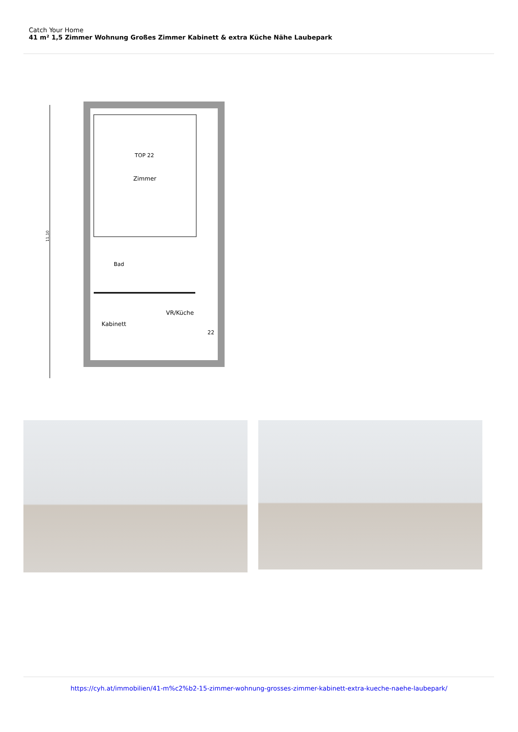Catch Your Home
41 m² 1,5 Zimmer Wohnung Großes Zimmer Kabinett & extra Küche Nähe Laubepark
TOP 22
Zimmer
Bad
VR/Küche
Kabinett
22
11,10
https://cyh.at/immobilien/41-m%c2%b2-15-zimmer-wohnung-grosses-zimmer-kabinett-extra-kueche-naehe-laubepark/